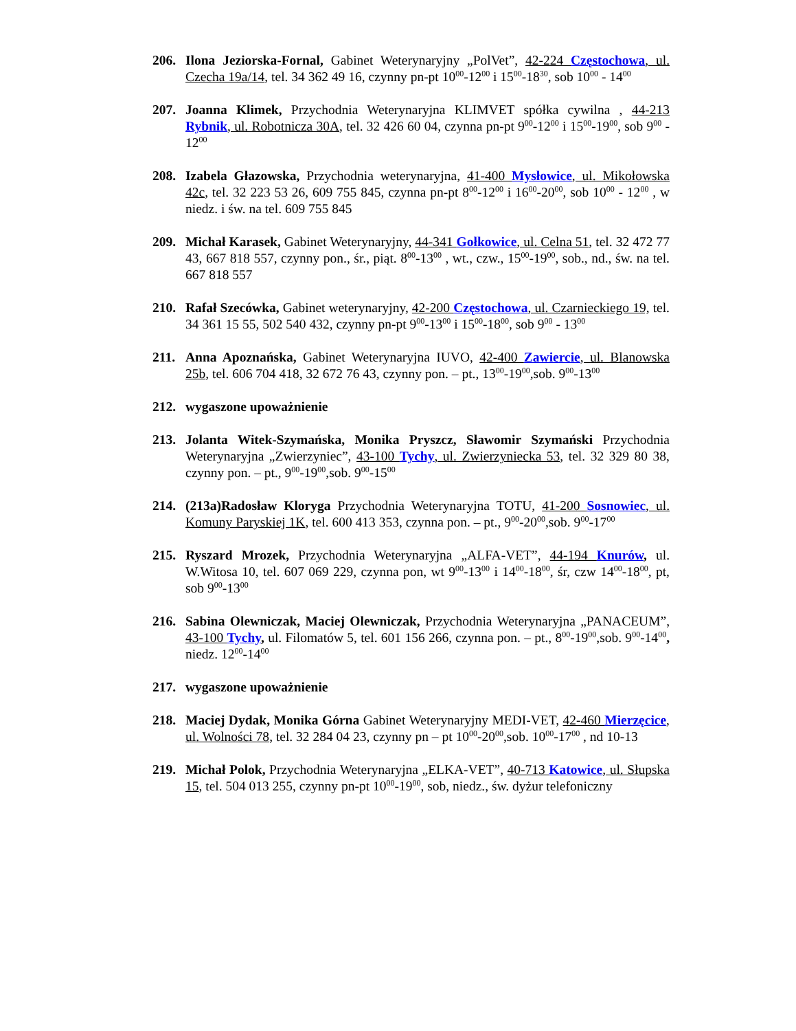206. Ilona Jeziorska-Fornal, Gabinet Weterynaryjny „PolVet”, 42-224 Częstochowa, ul. Czecha 19a/14, tel. 34 362 49 16, czynny pn-pt 10<sup>00</sup>-12<sup>00</sup> i 15<sup>00</sup>-18<sup>30</sup>, sob 10<sup>00</sup> - 14<sup>00</sup>
207. Joanna Klimek, Przychodnia Weterynaryjna KLIMVET spółka cywilna , 44-213 Rybnik, ul. Robotnicza 30A, tel. 32 426 60 04, czynna pn-pt 9<sup>00</sup>-12<sup>00</sup> i 15<sup>00</sup>-19<sup>00</sup>, sob 9<sup>00</sup> - 12<sup>00</sup>
208. Izabela Głazowska, Przychodnia weterynaryjna, 41-400 Mysłowice, ul. Mikołowska 42c, tel. 32 223 53 26, 609 755 845, czynna pn-pt 8<sup>00</sup>-12<sup>00</sup> i 16<sup>00</sup>-20<sup>00</sup>, sob 10<sup>00</sup> - 12<sup>00</sup> , w niedz. i św. na tel. 609 755 845
209. Michał Karasek, Gabinet Weterynaryjny, 44-341 Gołkowice, ul. Celna 51, tel. 32 472 77 43, 667 818 557, czynny pon., śr., piąt. 8<sup>00</sup>-13<sup>00</sup> , wt., czw., 15<sup>00</sup>-19<sup>00</sup>, sob., nd., św. na tel. 667 818 557
210. Rafał Szecówka, Gabinet weterynaryjny, 42-200 Częstochowa, ul. Czarnieckiego 19, tel. 34 361 15 55, 502 540 432, czynny pn-pt 9<sup>00</sup>-13<sup>00</sup> i 15<sup>00</sup>-18<sup>00</sup>, sob 9<sup>00</sup> - 13<sup>00</sup>
211. Anna Apoznańska, Gabinet Weterynaryjna IUVO, 42-400 Zawiercie, ul. Blanowska 25b, tel. 606 704 418, 32 672 76 43, czynny pon. – pt., 13<sup>00</sup>-19<sup>00</sup>,sob. 9<sup>00</sup>-13<sup>00</sup>
212. wygaszone upoważnienie
213. Jolanta Witek-Szymańska, Monika Pryszcz, Sławomir Szymański Przychodnia Weterynaryjna „Zwierzyniec”, 43-100 Tychy, ul. Zwierzyniecka 53, tel. 32 329 80 38, czynny pon. – pt., 9<sup>00</sup>-19<sup>00</sup>,sob. 9<sup>00</sup>-15<sup>00</sup>
214. (213a)Radosław Kloryga Przychodnia Weterynaryjna TOTU, 41-200 Sosnowiec, ul. Komuny Paryskiej 1K, tel. 600 413 353, czynna pon. – pt., 9<sup>00</sup>-20<sup>00</sup>,sob. 9<sup>00</sup>-17<sup>00</sup>
215. Ryszard Mrozek, Przychodnia Weterynaryjna „ALFA-VET”, 44-194 Knurów, ul. W.Witosa 10, tel. 607 069 229, czynna pon, wt 9<sup>00</sup>-13<sup>00</sup> i 14<sup>00</sup>-18<sup>00</sup>, śr, czw 14<sup>00</sup>-18<sup>00</sup>, pt, sob 9<sup>00</sup>-13<sup>00</sup>
216. Sabina Olewniczak, Maciej Olewniczak, Przychodnia Weterynaryjna „PANACEUM”, 43-100 Tychy, ul. Filomatów 5, tel. 601 156 266, czynna pon. – pt., 8<sup>00</sup>-19<sup>00</sup>,sob. 9<sup>00</sup>-14<sup>00</sup>, niedz. 12<sup>00</sup>-14<sup>00</sup>
217. wygaszone upoważnienie
218. Maciej Dydak, Monika Górna Gabinet Weterynaryjny MEDI-VET, 42-460 Mierzęcice, ul. Wolności 78, tel. 32 284 04 23, czynny pn – pt 10<sup>00</sup>-20<sup>00</sup>,sob. 10<sup>00</sup>-17<sup>00</sup> , nd 10-13
219. Michał Polok, Przychodnia Weterynaryjna „ELKA-VET”, 40-713 Katowice, ul. Słupska 15, tel. 504 013 255, czynny pn-pt 10<sup>00</sup>-19<sup>00</sup>, sob, niedz., św. dyżur telefoniczny